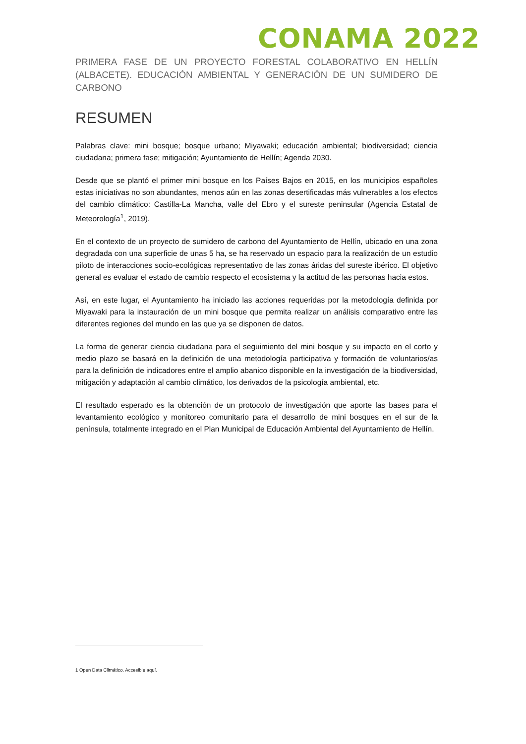CONAMA 2022
PRIMERA FASE DE UN PROYECTO FORESTAL COLABORATIVO EN HELLÍN (ALBACETE). EDUCACIÓN AMBIENTAL Y GENERACIÓN DE UN SUMIDERO DE CARBONO
RESUMEN
Palabras clave: mini bosque; bosque urbano; Miyawaki; educación ambiental; biodiversidad; ciencia ciudadana; primera fase; mitigación; Ayuntamiento de Hellín; Agenda 2030.
Desde que se plantó el primer mini bosque en los Países Bajos en 2015, en los municipios españoles estas iniciativas no son abundantes, menos aún en las zonas desertificadas más vulnerables a los efectos del cambio climático: Castilla-La Mancha, valle del Ebro y el sureste peninsular (Agencia Estatal de Meteorología<sup>1</sup>, 2019).
En el contexto de un proyecto de sumidero de carbono del Ayuntamiento de Hellín, ubicado en una zona degradada con una superficie de unas 5 ha, se ha reservado un espacio para la realización de un estudio piloto de interacciones socio-ecológicas representativo de las zonas áridas del sureste ibérico. El objetivo general es evaluar el estado de cambio respecto el ecosistema y la actitud de las personas hacia estos.
Así, en este lugar, el Ayuntamiento ha iniciado las acciones requeridas por la metodología definida por Miyawaki para la instauración de un mini bosque que permita realizar un análisis comparativo entre las diferentes regiones del mundo en las que ya se disponen de datos.
La forma de generar ciencia ciudadana para el seguimiento del mini bosque y su impacto en el corto y medio plazo se basará en la definición de una metodología participativa y formación de voluntarios/as para la definición de indicadores entre el amplio abanico disponible en la investigación de la biodiversidad, mitigación y adaptación al cambio climático, los derivados de la psicología ambiental, etc.
El resultado esperado es la obtención de un protocolo de investigación que aporte las bases para el levantamiento ecológico y monitoreo comunitario para el desarrollo de mini bosques en el sur de la península, totalmente integrado en el Plan Municipal de Educación Ambiental del Ayuntamiento de Hellín.
1 Open Data Climático. Accesible aquí.